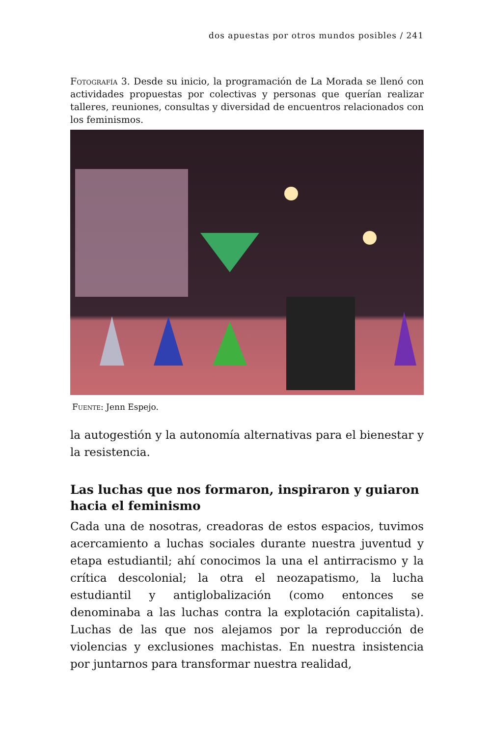dos apuestas por otros mundos posibles / 241
Fotografía 3. Desde su inicio, la programación de La Morada se llenó con actividades propuestas por colectivas y personas que querían realizar talleres, reuniones, consultas y diversidad de encuentros relacionados con los feminismos.
Fuente: Jenn Espejo.
la autogestión y la autonomía alternativas para el bienestar y la resistencia.
Las luchas que nos formaron, inspiraron y guiaron hacia el feminismo
Cada una de nosotras, creadoras de estos espacios, tuvimos acercamiento a luchas sociales durante nuestra juventud y etapa estudiantil; ahí conocimos la una el antirracismo y la crítica descolonial; la otra el neozapatismo, la lucha estudiantil y antiglobalización (como entonces se denominaba a las luchas contra la explotación capitalista). Luchas de las que nos alejamos por la reproducción de violencias y exclusiones machistas. En nuestra insistencia por juntarnos para transformar nuestra realidad,